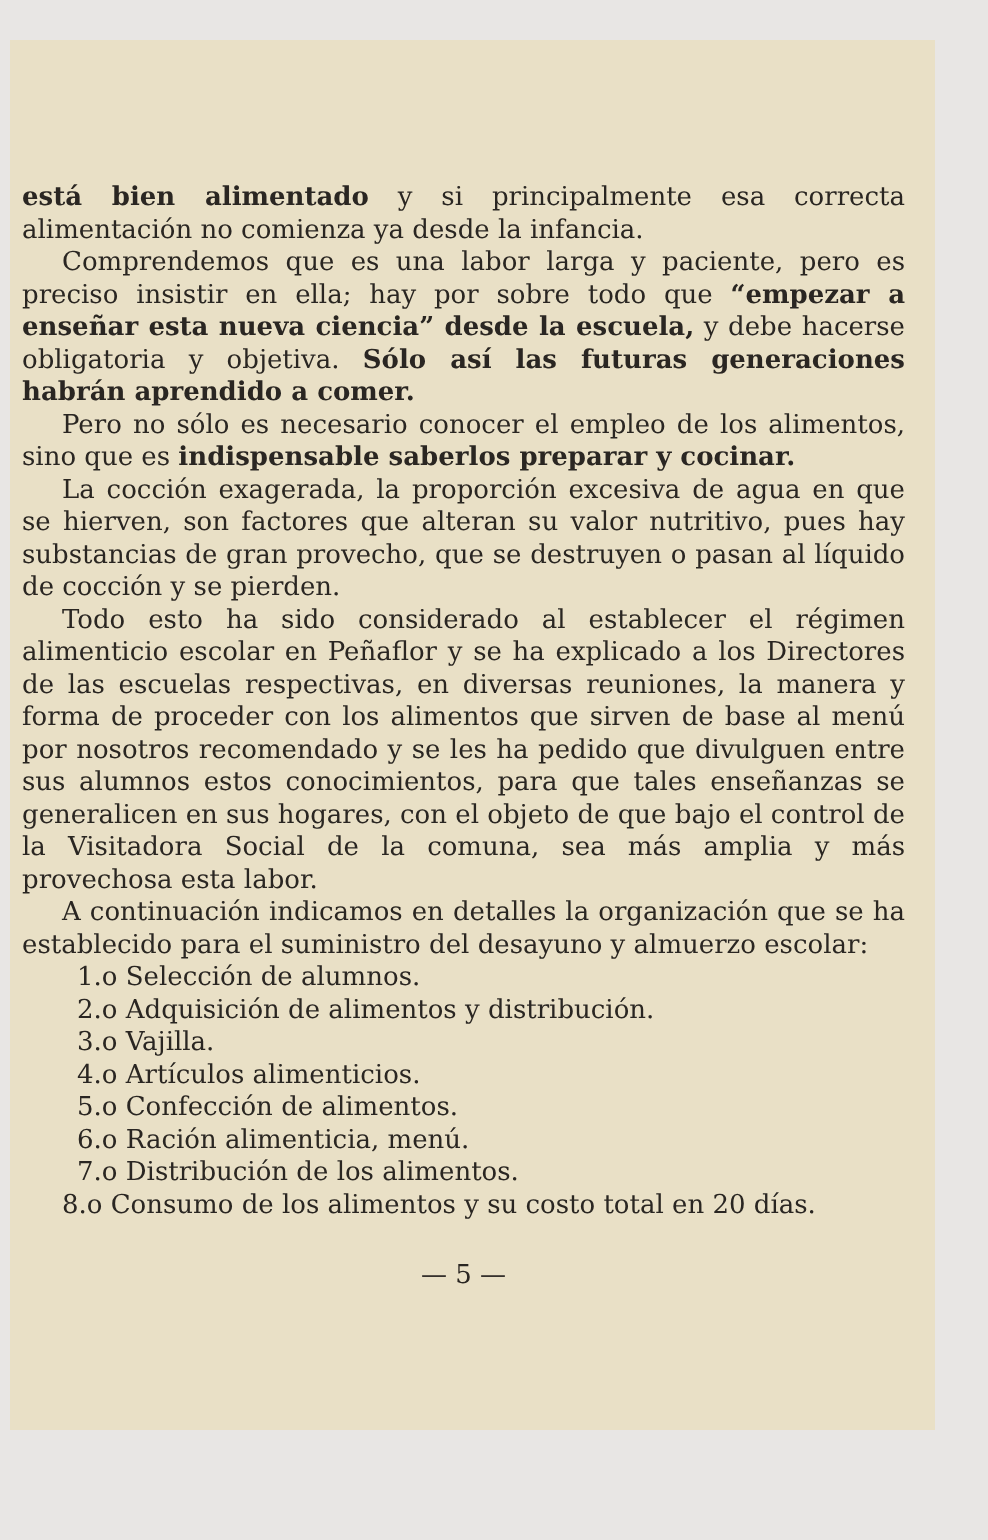está bien alimentado y si principalmente esa correcta alimentación no comienza ya desde la infancia.
Comprendemos que es una labor larga y paciente, pero es preciso insistir en ella; hay por sobre todo que “empezar a enseñar esta nueva ciencia” desde la escuela, y debe hacerse obligatoria y objetiva. Sólo así las futuras generaciones habrán aprendido a comer.
Pero no sólo es necesario conocer el empleo de los alimentos, sino que es indispensable saberlos preparar y cocinar.
La cocción exagerada, la proporción excesiva de agua en que se hierven, son factores que alteran su valor nutritivo, pues hay substancias de gran provecho, que se destruyen o pasan al líquido de cocción y se pierden.
Todo esto ha sido considerado al establecer el régimen alimenticio escolar en Peñaflor y se ha explicado a los Directores de las escuelas respectivas, en diversas reuniones, la manera y forma de proceder con los alimentos que sirven de base al menú por nosotros recomendado y se les ha pedido que divulguen entre sus alumnos estos conocimientos, para que tales enseñanzas se generalicen en sus hogares, con el objeto de que bajo el control de la Visitadora Social de la comuna, sea más amplia y más provechosa esta labor.
A continuación indicamos en detalles la organización que se ha establecido para el suministro del desayuno y almuerzo escolar:
1.o Selección de alumnos.
2.o Adquisición de alimentos y distribución.
3.o Vajilla.
4.o Artículos alimenticios.
5.o Confección de alimentos.
6.o Ración alimenticia, menú.
7.o Distribución de los alimentos.
8.o Consumo de los alimentos y su costo total en 20 días.
— 5 —